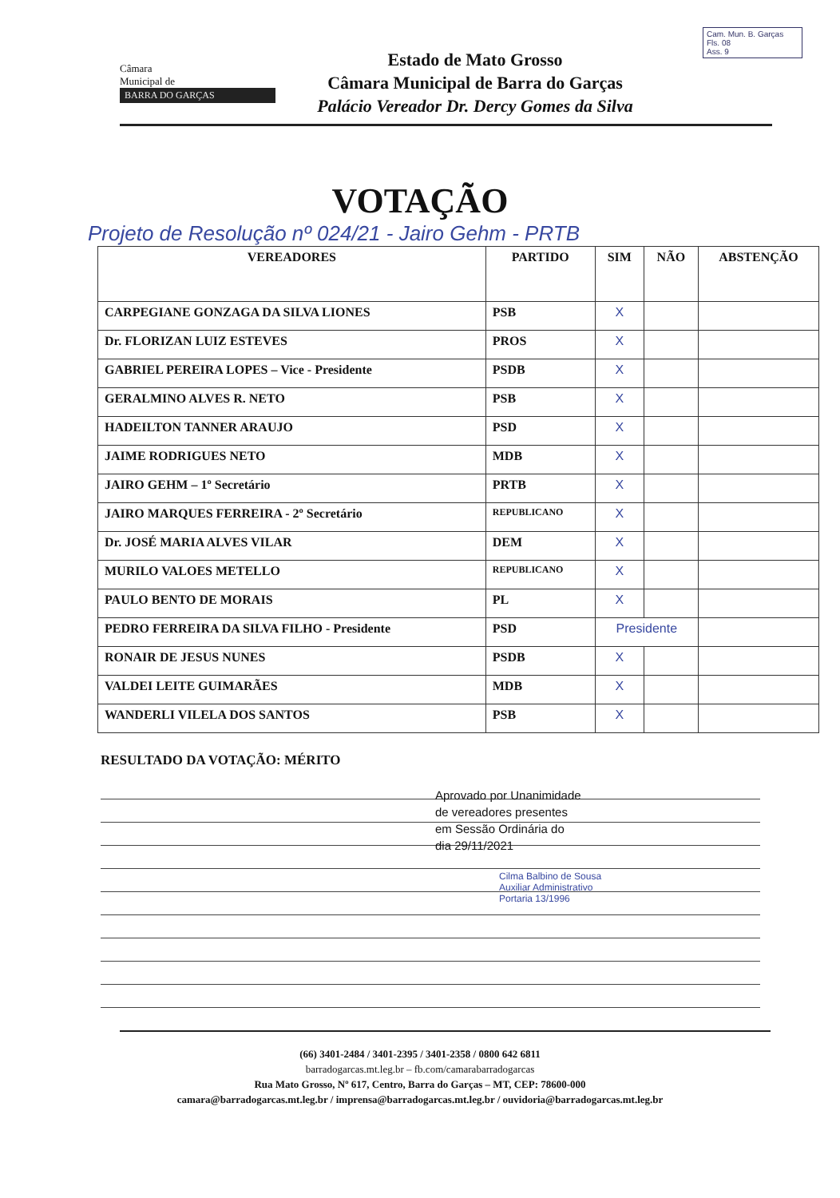Cam. Mun. B. Garças
Fls. 08
Ass. 9
Câmara
Municipal de
BARRA DO GARÇAS
Estado de Mato Grosso
Câmara Municipal de Barra do Garças
Palácio Vereador Dr. Dercy Gomes da Silva
VOTAÇÃO
Projeto de Resolução nº 024/21 - Jairo Gehm - PRTB
| VEREADORES | PARTIDO | SIM | NÃO | ABSTENÇÃO |
| --- | --- | --- | --- | --- |
| CARPEGIANE GONZAGA DA SILVA LIONES | PSB | X | | |
| Dr. FLORIZAN LUIZ ESTEVES | PROS | X | | |
| GABRIEL PEREIRA LOPES – Vice - Presidente | PSDB | X | | |
| GERALMINO ALVES R. NETO | PSB | X | | |
| HADEILTON TANNER ARAUJO | PSD | X | | |
| JAIME RODRIGUES NETO | MDB | X | | |
| JAIRO GEHM – 1º Secretário | PRTB | X | | |
| JAIRO MARQUES FERREIRA - 2º Secretário | REPUBLICANO | X | | |
| Dr. JOSÉ MARIA ALVES VILAR | DEM | X | | |
| MURILO VALOES METELLO | REPUBLICANO | X | | |
| PAULO BENTO DE MORAIS | PL | X | | |
| PEDRO FERREIRA DA SILVA FILHO - Presidente | PSD | Presidente | | |
| RONAIR DE JESUS NUNES | PSDB | X | | |
| VALDEI LEITE GUIMARÃES | MDB | X | | |
| WANDERLI VILELA DOS SANTOS | PSB | X | | |
RESULTADO DA VOTAÇÃO: MÉRITO
Aprovado por Unanimidade
de vereadores presentes
em Sessão Ordinária do
dia 29/11/2021
Cilma Balbino de Sousa
Auxiliar Administrativo
Portaria 13/1996
(66) 3401-2484 / 3401-2395 / 3401-2358 / 0800 642 6811
barradogarcas.mt.leg.br – fb.com/camarabarradogarcas
Rua Mato Grosso, Nº 617, Centro, Barra do Garças – MT, CEP: 78600-000
camara@barradogarcas.mt.leg.br / imprensa@barradogarcas.mt.leg.br / ouvidoria@barradogarcas.mt.leg.br